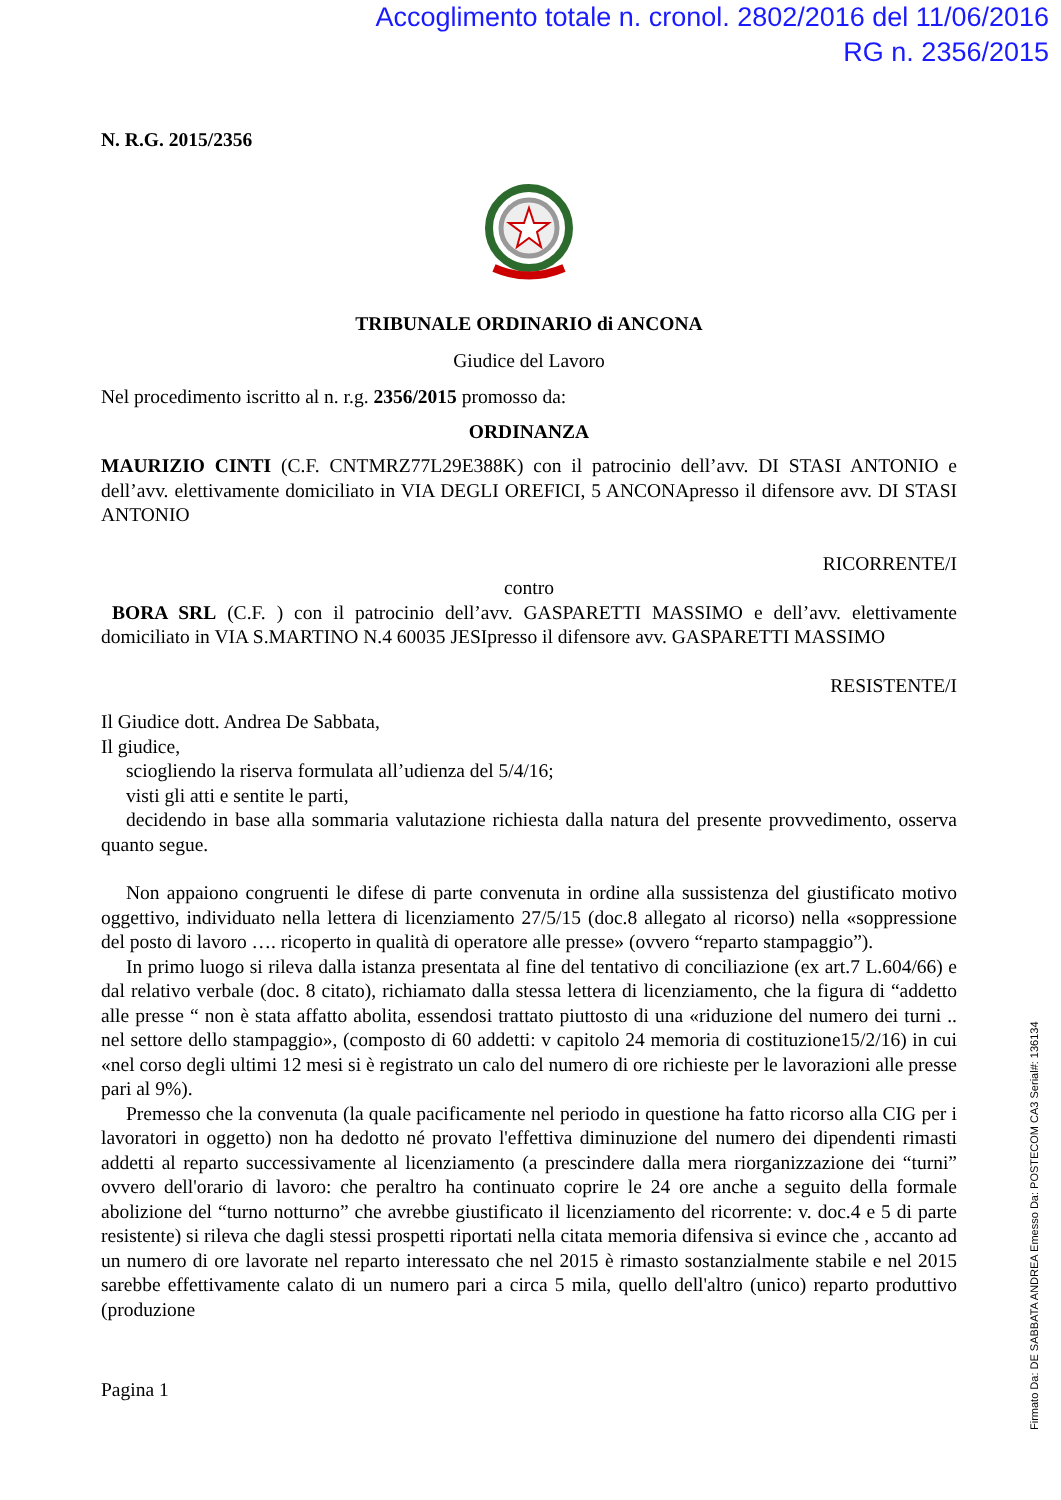Accoglimento totale n. cronol. 2802/2016 del 11/06/2016
RG n. 2356/2015
N. R.G. 2015/2356
TRIBUNALE ORDINARIO di ANCONA
Giudice del Lavoro
Nel procedimento iscritto al n. r.g. 2356/2015 promosso da:
ORDINANZA
MAURIZIO CINTI (C.F. CNTMRZ77L29E388K) con il patrocinio dell’avv. DI STASI ANTONIO e dell’avv. elettivamente domiciliato in VIA DEGLI OREFICI, 5 ANCONApresso il difensore avv. DI STASI ANTONIO
RICORRENTE/I
contro
BORA SRL (C.F. ) con il patrocinio dell’avv. GASPARETTI MASSIMO e dell’avv. elettivamente domiciliato in VIA S.MARTINO N.4 60035 JESIpresso il difensore avv. GASPARETTI MASSIMO
RESISTENTE/I
Il Giudice dott. Andrea De Sabbata,
Il giudice,
sciogliendo la riserva formulata all’udienza del 5/4/16;
visti gli atti e sentite le parti,
decidendo in base alla sommaria valutazione richiesta dalla natura del presente provvedimento, osserva quanto segue.
Non appaiono congruenti le difese di parte convenuta in ordine alla sussistenza del giustificato motivo oggettivo, individuato nella lettera di licenziamento 27/5/15 (doc.8 allegato al ricorso) nella «soppressione del posto di lavoro …. ricoperto in qualità di operatore alle presse» (ovvero “reparto stampaggio”).
In primo luogo si rileva dalla istanza presentata al fine del tentativo di conciliazione (ex art.7 L.604/66) e dal relativo verbale (doc. 8 citato), richiamato dalla stessa lettera di licenziamento, che la figura di “addetto alle presse “ non è stata affatto abolita, essendosi trattato piuttosto di una «riduzione del numero dei turni .. nel settore dello stampaggio», (composto di 60 addetti: v capitolo 24 memoria di costituzione15/2/16) in cui «nel corso degli ultimi 12 mesi si è registrato un calo del numero di ore richieste per le lavorazioni alle presse pari al 9%).
Premesso che la convenuta (la quale pacificamente nel periodo in questione ha fatto ricorso alla CIG per i lavoratori in oggetto) non ha dedotto né provato l'effettiva diminuzione del numero dei dipendenti rimasti addetti al reparto successivamente al licenziamento (a prescindere dalla mera riorganizzazione dei “turni” ovvero dell'orario di lavoro: che peraltro ha continuato coprire le 24 ore anche a seguito della formale abolizione del “turno notturno” che avrebbe giustificato il licenziamento del ricorrente: v. doc.4 e 5 di parte resistente) si rileva che dagli stessi prospetti riportati nella citata memoria difensiva si evince che , accanto ad un numero di ore lavorate nel reparto interessato che nel 2015 è rimasto sostanzialmente stabile e nel 2015 sarebbe effettivamente calato di un numero pari a circa 5 mila, quello dell'altro (unico) reparto produttivo (produzione
Pagina 1
Firmato Da: DE SABBATA ANDREA Emesso Da: POSTECOM CA3 Serial#: 136134